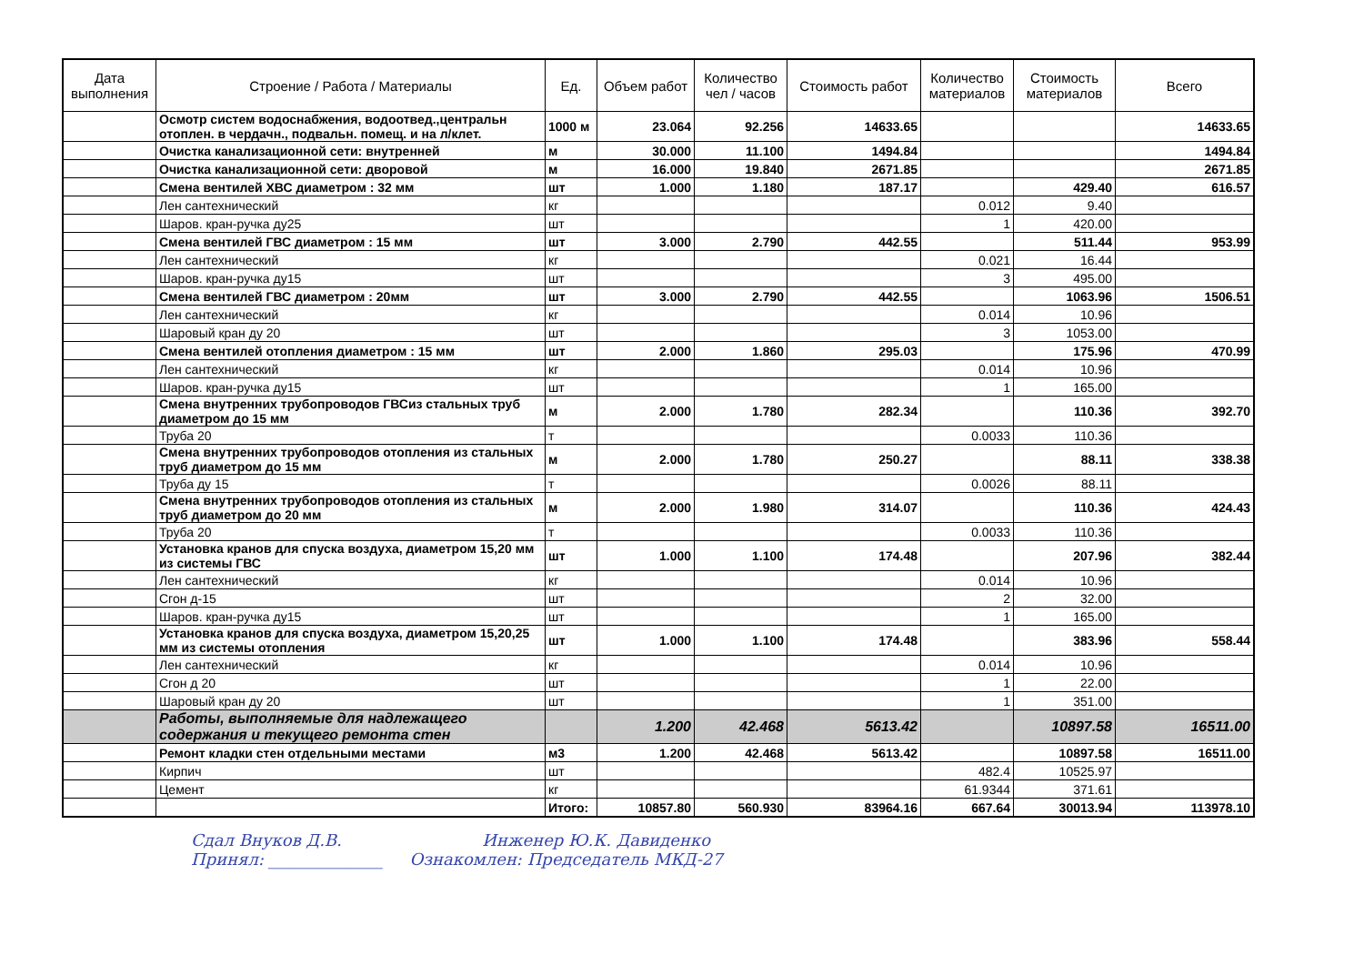| Дата выполнения | Строение / Работа / Материалы | Ед. | Объем работ | Количество чел / часов | Стоимость работ | Количество материалов | Стоимость материалов | Всего |
| --- | --- | --- | --- | --- | --- | --- | --- | --- |
| | Осмотр систем водоснабжения, водоотвед.,центральн отоплен. в чердачн., подвальн. помещ. и на л/клет. | 1000 м | 23.064 | 92.256 | 14633.65 | | | 14633.65 |
| | Очистка канализационной сети: внутренней | м | 30.000 | 11.100 | 1494.84 | | | 1494.84 |
| | Очистка канализационной сети: дворовой | м | 16.000 | 19.840 | 2671.85 | | | 2671.85 |
| | Смена вентилей ХВС диаметром : 32 мм | шт | 1.000 | 1.180 | 187.17 | | 429.40 | 616.57 |
| | Лен сантехнический | кг | | | | 0.012 | 9.40 | |
| | Шаров. кран-ручка ду25 | шт | | | | 1 | 420.00 | |
| | Смена вентилей ГВС диаметром : 15 мм | шт | 3.000 | 2.790 | 442.55 | | 511.44 | 953.99 |
| | Лен сантехнический | кг | | | | 0.021 | 16.44 | |
| | Шаров. кран-ручка ду15 | шт | | | | 3 | 495.00 | |
| | Смена вентилей ГВС диаметром : 20мм | шт | 3.000 | 2.790 | 442.55 | | 1063.96 | 1506.51 |
| | Лен сантехнический | кг | | | | 0.014 | 10.96 | |
| | Шаровый кран ду 20 | шт | | | | 3 | 1053.00 | |
| | Смена вентилей отопления диаметром : 15 мм | шт | 2.000 | 1.860 | 295.03 | | 175.96 | 470.99 |
| | Лен сантехнический | кг | | | | 0.014 | 10.96 | |
| | Шаров. кран-ручка ду15 | шт | | | | 1 | 165.00 | |
| | Смена внутренних трубопроводов ГВСиз стальных труб диаметром до 15 мм | м | 2.000 | 1.780 | 282.34 | | 110.36 | 392.70 |
| | Труба 20 | т | | | | 0.0033 | 110.36 | |
| | Смена внутренних трубопроводов отопления из стальных труб диаметром до 15 мм | м | 2.000 | 1.780 | 250.27 | | 88.11 | 338.38 |
| | Труба ду 15 | т | | | | 0.0026 | 88.11 | |
| | Смена внутренних трубопроводов отопления из стальных труб диаметром до 20 мм | м | 2.000 | 1.980 | 314.07 | | 110.36 | 424.43 |
| | Труба 20 | т | | | | 0.0033 | 110.36 | |
| | Установка кранов для спуска воздуха, диаметром 15,20 мм из системы ГВС | шт | 1.000 | 1.100 | 174.48 | | 207.96 | 382.44 |
| | Лен сантехнический | кг | | | | 0.014 | 10.96 | |
| | Сгон д-15 | шт | | | | 2 | 32.00 | |
| | Шаров. кран-ручка ду15 | шт | | | | 1 | 165.00 | |
| | Установка кранов для спуска воздуха, диаметром 15,20,25 мм из системы отопления | шт | 1.000 | 1.100 | 174.48 | | 383.96 | 558.44 |
| | Лен сантехнический | кг | | | | 0.014 | 10.96 | |
| | Сгон д 20 | шт | | | | 1 | 22.00 | |
| | Шаровый кран ду 20 | шт | | | | 1 | 351.00 | |
| | Работы, выполняемые для надлежащего содержания и текущего ремонта стен | | 1.200 | 42.468 | 5613.42 | | 10897.58 | 16511.00 |
| | Ремонт кладки стен отдельными местами | м3 | 1.200 | 42.468 | 5613.42 | | 10897.58 | 16511.00 |
| | Кирпич | шт | | | | 482.4 | 10525.97 | |
| | Цемент | кг | | | | 61.9344 | 371.61 | |
| | | Итого: | 10857.80 | 560.930 | 83964.16 | 667.64 | 30013.94 | 113978.10 |
Сдал Внуков Д.В. Инженер Ю.К. Давиденко
Принял: ______________ Ознакомлен: Председатель МКД-27